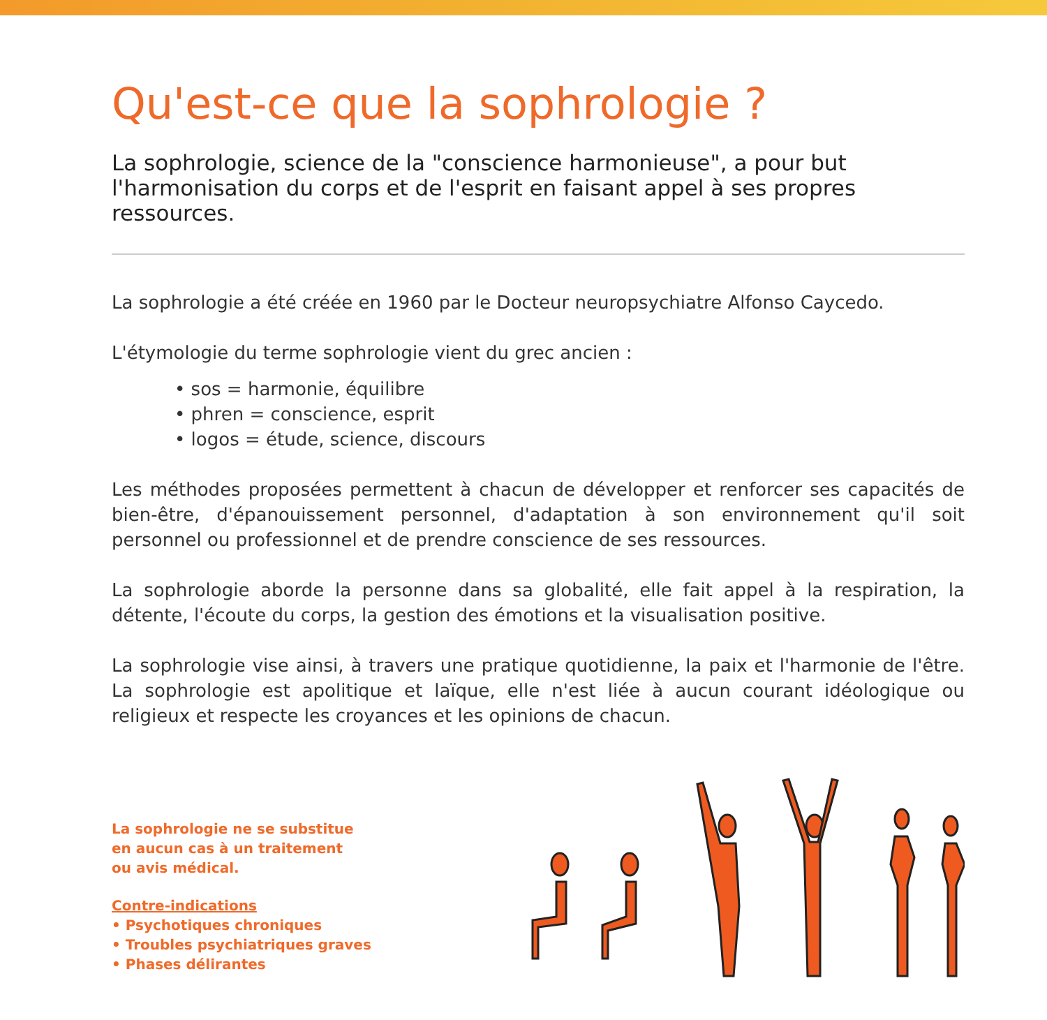Qu'est-ce que la sophrologie ?
La sophrologie, science de la "conscience harmonieuse", a pour but l'harmonisation du corps et de l'esprit en faisant appel à ses propres ressources.
La sophrologie a été créée en 1960 par le Docteur neuropsychiatre Alfonso Caycedo.
L'étymologie du terme sophrologie vient du grec ancien :
• sos = harmonie, équilibre
• phren = conscience, esprit
• logos = étude, science, discours
Les méthodes proposées permettent à chacun de développer et renforcer ses capacités de bien-être, d'épanouissement personnel, d'adaptation à son environnement qu'il soit personnel ou professionnel et de prendre conscience de ses ressources.
La sophrologie aborde la personne dans sa globalité, elle fait appel à la respiration, la détente, l'écoute du corps, la gestion des émotions et la visualisation positive.
La sophrologie vise ainsi, à travers une pratique quotidienne, la paix et l'harmonie de l'être. La sophrologie est apolitique et laïque, elle n'est liée à aucun courant idéologique ou religieux et respecte les croyances et les opinions de chacun.
La sophrologie ne se substitue
en aucun cas à un traitement
ou avis médical.
Contre-indications
• Psychotiques chroniques
• Troubles psychiatriques graves
• Phases délirantes